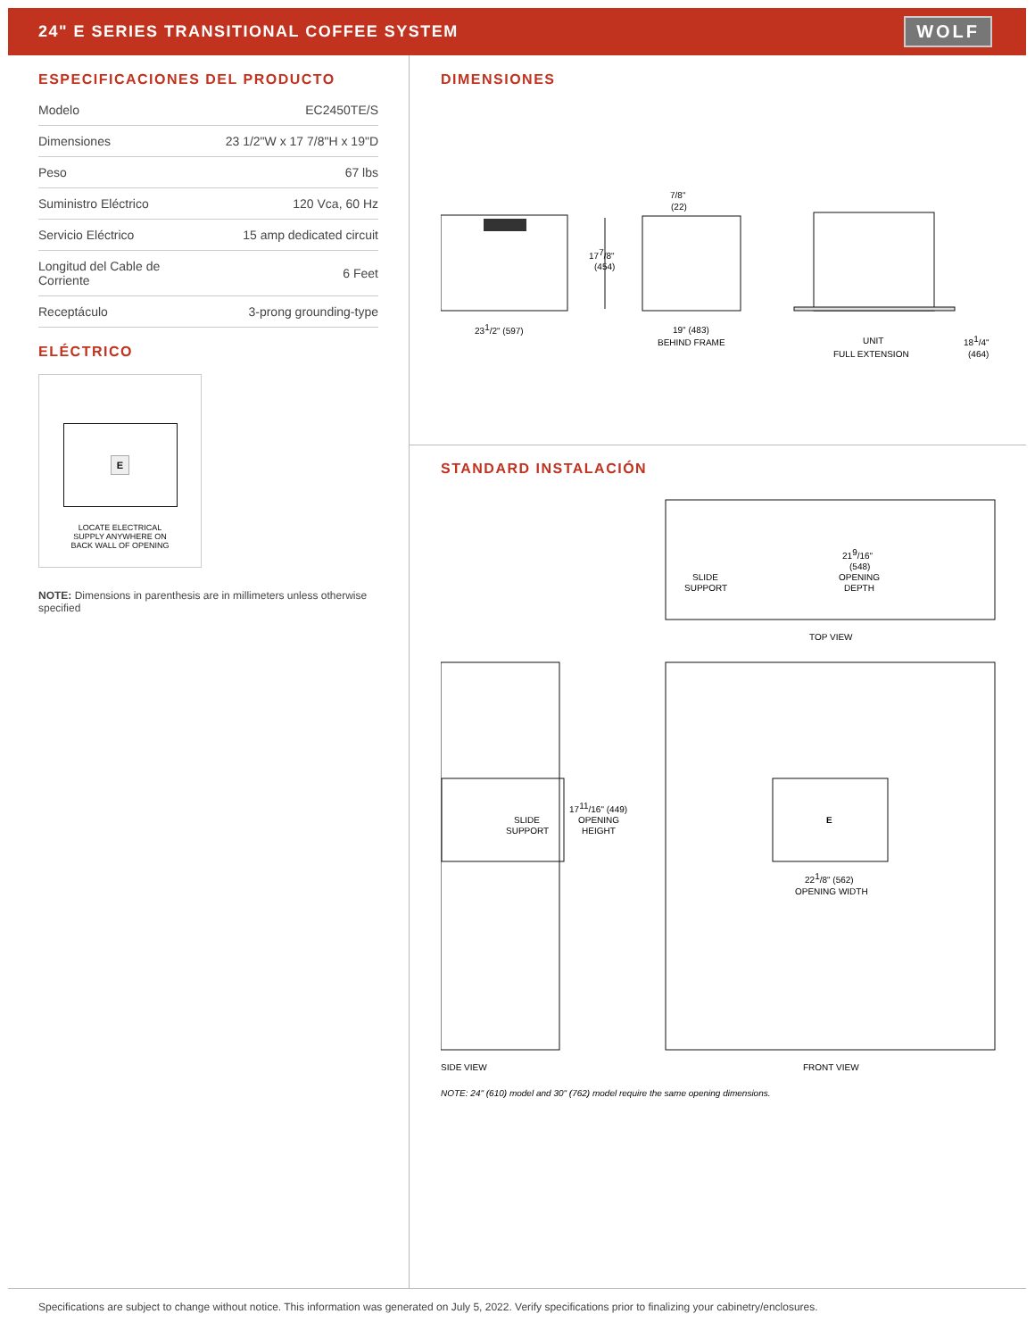24" E SERIES TRANSITIONAL COFFEE SYSTEM
WOLF
ESPECIFICACIONES DEL PRODUCTO
| Modelo | EC2450TE/S |
| Dimensiones | 23 1/2"W x 17 7/8"H x 19"D |
| Peso | 67 lbs |
| Suministro Eléctrico | 120 Vca, 60 Hz |
| Servicio Eléctrico | 15 amp dedicated circuit |
| Longitud del Cable de Corriente | 6 Feet |
| Receptáculo | 3-prong grounding-type |
ELÉCTRICO
E
LOCATE ELECTRICAL
SUPPLY ANYWHERE ON
BACK WALL OF OPENING
NOTE: Dimensions in parenthesis are in millimeters unless otherwise specified
DIMENSIONES
177/8"
(454)
7/8"
(22)
231/2" (597)
19" (483)
BEHIND FRAME
UNIT
FULL EXTENSION
181/4"
(464)
STANDARD INSTALACIÓN
SLIDE
SUPPORT
219/16"
(548)
OPENING
DEPTH
TOP VIEW
SLIDE
SUPPORT
1711/16" (449)
OPENING
HEIGHT
E
221/8" (562)
OPENING WIDTH
SIDE VIEW
FRONT VIEW
NOTE: 24" (610) model and 30" (762) model require the same opening dimensions.
Specifications are subject to change without notice. This information was generated on July 5, 2022. Verify specifications prior to finalizing your cabinetry/enclosures.